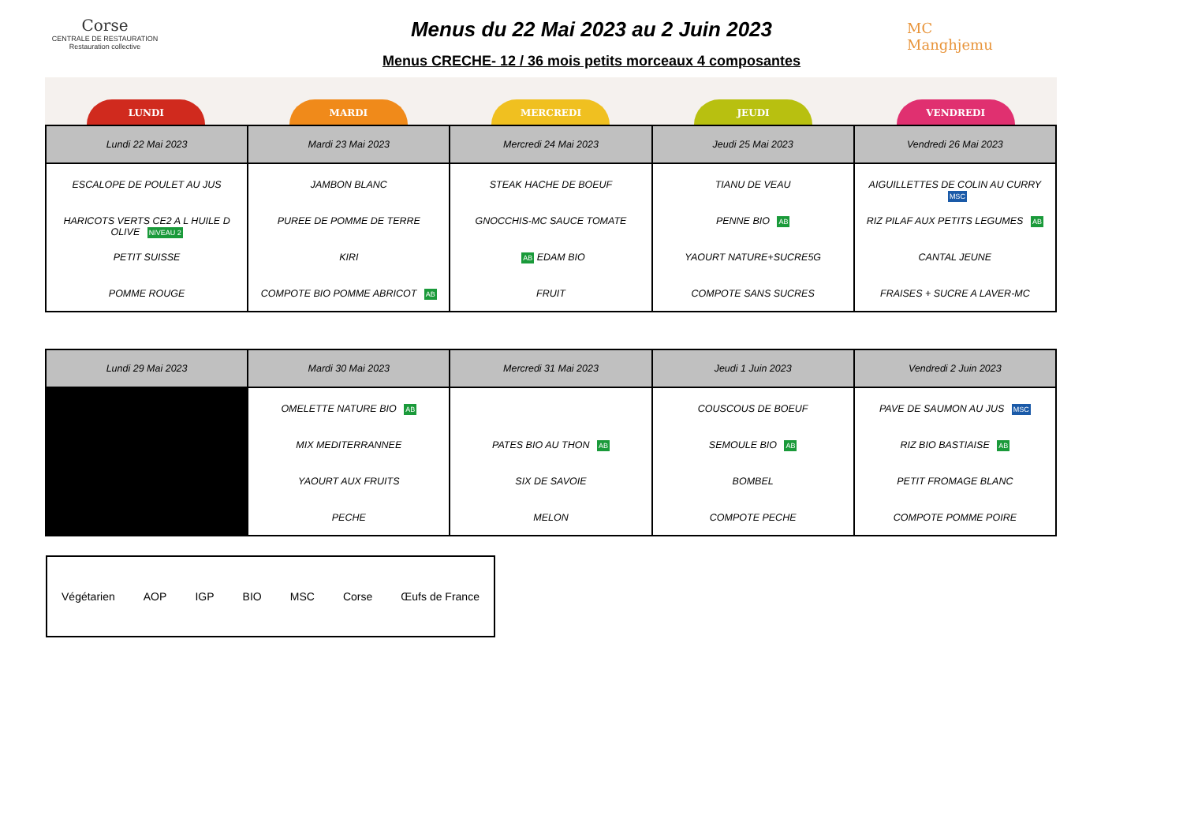Corse
CENTRALE DE RESTAURATION
Restauration collective
MC
Manghjemu
Menus du 22 Mai 2023 au 2 Juin 2023
Menus CRECHE- 12 / 36 mois petits morceaux 4 composantes
LUNDI
MARDI
MERCREDI
JEUDI
VENDREDI
| Lundi 22 Mai 2023 | Mardi 23 Mai 2023 | Mercredi 24 Mai 2023 | Jeudi 25 Mai 2023 | Vendredi 26 Mai 2023 |
| --- | --- | --- | --- | --- |
| ESCALOPE DE POULET AU JUS HARICOTS VERTS CE2 A L HUILE D OLIVE NIVEAU 2 PETIT SUISSE POMME ROUGE | JAMBON BLANC PUREE DE POMME DE TERRE KIRI COMPOTE BIO POMME ABRICOT AB | STEAK HACHE DE BOEUF GNOCCHIS-MC SAUCE TOMATE AB EDAM BIO FRUIT | TIANU DE VEAU PENNE BIO AB YAOURT NATURE+SUCRE5G COMPOTE SANS SUCRES | AIGUILLETTES DE COLIN AU CURRY MSC RIZ PILAF AUX PETITS LEGUMES AB CANTAL JEUNE FRAISES + SUCRE A LAVER-MC |
| Lundi 29 Mai 2023 | Mardi 30 Mai 2023 | Mercredi 31 Mai 2023 | Jeudi 1 Juin 2023 | Vendredi 2 Juin 2023 |
| --- | --- | --- | --- | --- |
| | OMELETTE NATURE BIO AB MIX MEDITERRANNEE YAOURT AUX FRUITS PECHE | PATES BIO AU THON AB SIX DE SAVOIE MELON | COUSCOUS DE BOEUF SEMOULE BIO AB BOMBEL COMPOTE PECHE | PAVE DE SAUMON AU JUS MSC RIZ BIO BASTIAISE AB PETIT FROMAGE BLANC COMPOTE POMME POIRE |
Végétarien AOP IGP BIO MSC Corse Œufs de France